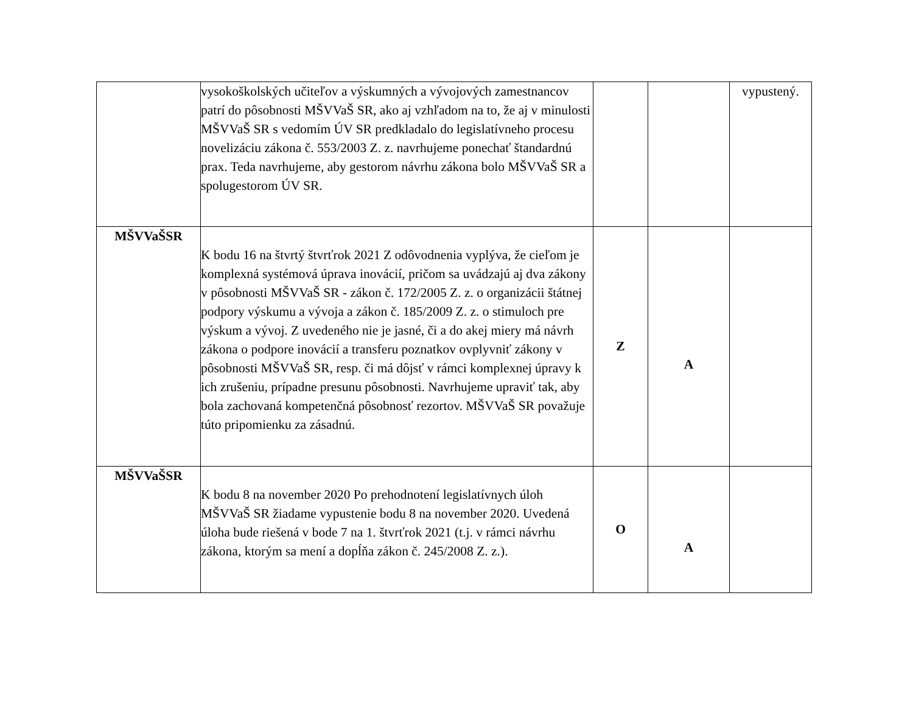| | vysokoškolských učiteľov a výskumných a vývojových zamestnancov patrí do pôsobnosti MŠVVaŠ SR, ako aj vzhľadom na to, že aj v minulosti MŠVVaŠ SR s vedomím ÚV SR predkladalo do legislatívneho procesu novelizáciu zákona č. 553/2003 Z. z. navrhujeme ponechať štandardnú prax. Teda navrhujeme, aby gestorom návrhu zákona bolo MŠVVaŠ SR a spolugestorom ÚV SR. | | | vypustený. |
| MŠVVaŠSR | K bodu 16 na štvrtý štvrťrok 2021 Z odôvodnenia vyplýva, že cieľom je komplexná systémová úprava inovácií, pričom sa uvádzajú aj dva zákony v pôsobnosti MŠVVaŠ SR - zákon č. 172/2005 Z. z. o organizácii štátnej podpory výskumu a vývoja a zákon č. 185/2009 Z. z. o stimuloch pre výskum a vývoj. Z uvedeného nie je jasné, či a do akej miery má návrh zákona o podpore inovácií a transferu poznatkov ovplyvniť zákony v pôsobnosti MŠVVaŠ SR, resp. či má dôjsť v rámci komplexnej úpravy k ich zrušeniu, prípadne presunu pôsobnosti. Navrhujeme upraviť tak, aby bola zachovaná kompetenčná pôsobnosť rezortov. MŠVVaŠ SR považuje túto pripomienku za zásadnú. | Z | A | |
| MŠVVaŠSR | K bodu 8 na november 2020 Po prehodnotení legislatívnych úloh MŠVVaŠ SR žiadame vypustenie bodu 8 na november 2020. Uvedená úloha bude riešená v bode 7 na 1. štvrťrok 2021 (t.j. v rámci návrhu zákona, ktorým sa mení a dopĺňa zákon č. 245/2008 Z. z.). | O | A | |